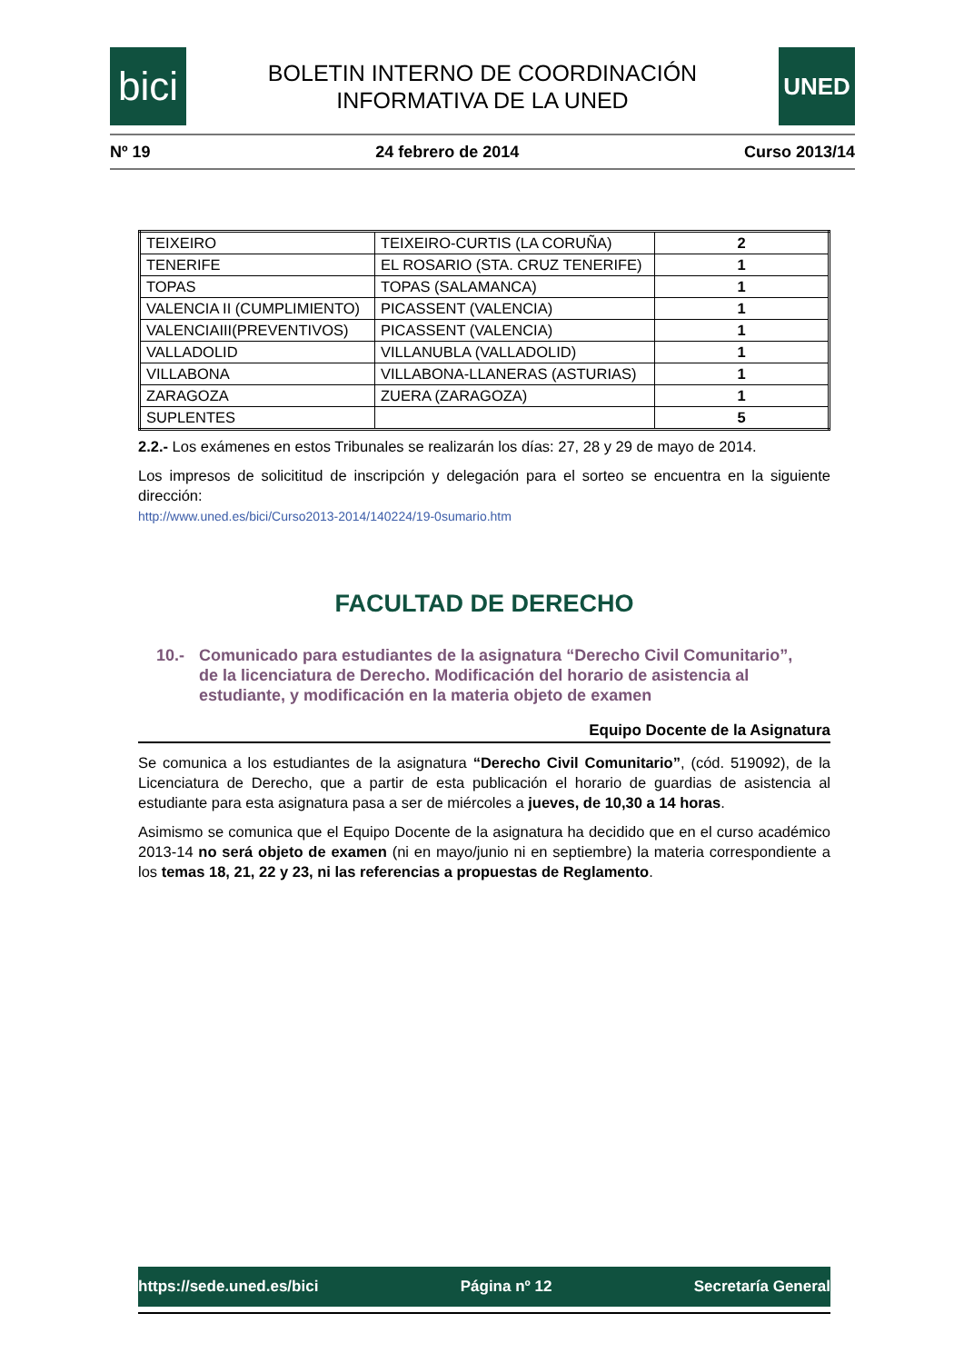bici
BOLETIN INTERNO DE COORDINACIÓN
INFORMATIVA DE LA UNED
UNED
Nº 19 24 febrero de 2014 Curso 2013/14
| TEIXEIRO | TEIXEIRO-CURTIS (LA CORUÑA) | 2 |
| TENERIFE | EL ROSARIO (STA. CRUZ TENERIFE) | 1 |
| TOPAS | TOPAS (SALAMANCA) | 1 |
| VALENCIA II (CUMPLIMIENTO) | PICASSENT (VALENCIA) | 1 |
| VALENCIAIII(PREVENTIVOS) | PICASSENT (VALENCIA) | 1 |
| VALLADOLID | VILLANUBLA (VALLADOLID) | 1 |
| VILLABONA | VILLABONA-LLANERAS (ASTURIAS) | 1 |
| ZARAGOZA | ZUERA (ZARAGOZA) | 1 |
| SUPLENTES | | 5 |
2.2.- Los exámenes en estos Tribunales se realizarán los días: 27, 28 y 29 de mayo de 2014.
Los impresos de solicititud de inscripción y delegación para el sorteo se encuentra en la siguiente dirección:
http://www.uned.es/bici/Curso2013-2014/140224/19-0sumario.htm
FACULTAD DE DERECHO
10.- Comunicado para estudiantes de la asignatura “Derecho Civil Comunitario”, de la licenciatura de Derecho. Modificación del horario de asistencia al estudiante, y modificación en la materia objeto de examen
Equipo Docente de la Asignatura
Se comunica a los estudiantes de la asignatura “Derecho Civil Comunitario”, (cód. 519092), de la Licenciatura de Derecho, que a partir de esta publicación el horario de guardias de asistencia al estudiante para esta asignatura pasa a ser de miércoles a jueves, de 10,30 a 14 horas.
Asimismo se comunica que el Equipo Docente de la asignatura ha decidido que en el curso académico 2013-14 no será objeto de examen (ni en mayo/junio ni en septiembre) la materia correspondiente a los temas 18, 21, 22 y 23, ni las referencias a propuestas de Reglamento.
https://sede.uned.es/bici Página nº 12 Secretaría General